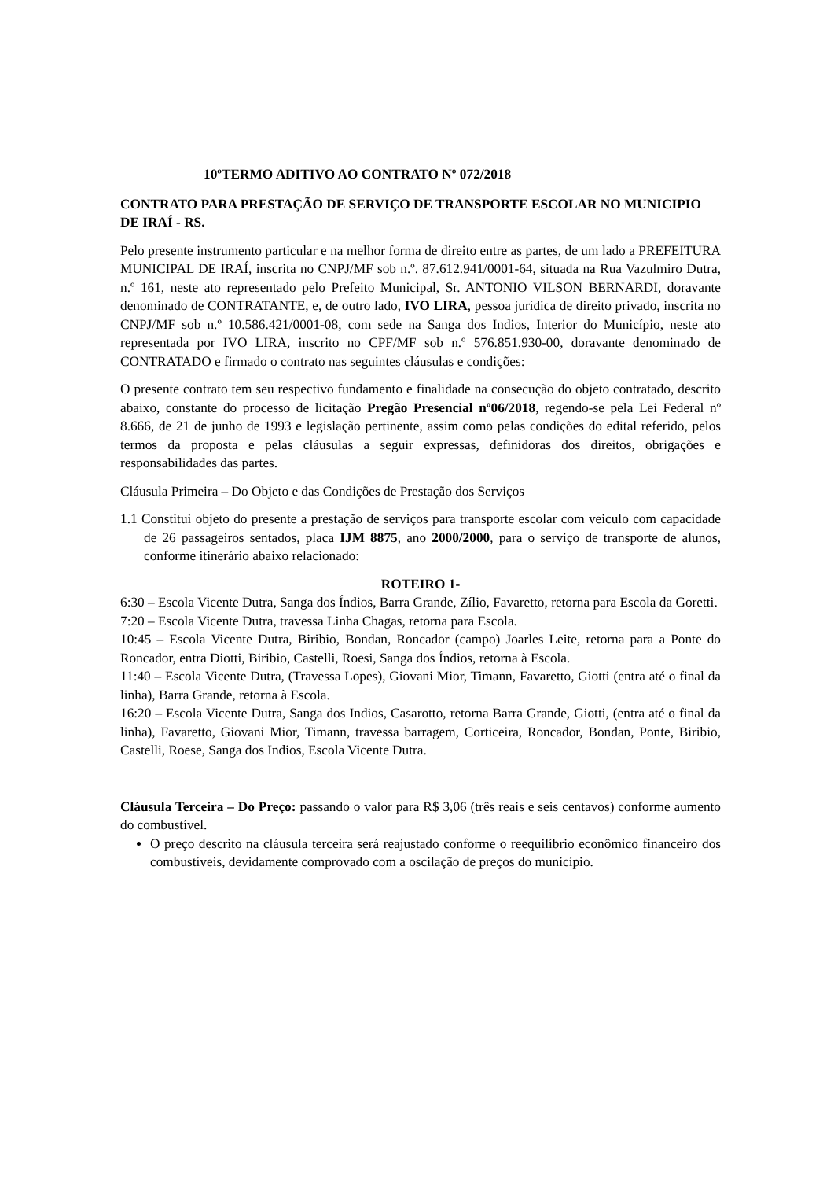10ºTERMO ADITIVO AO CONTRATO Nº 072/2018
CONTRATO PARA PRESTAÇÃO DE SERVIÇO DE TRANSPORTE ESCOLAR NO MUNICIPIO DE IRAÍ - RS.
Pelo presente instrumento particular e na melhor forma de direito entre as partes, de um lado a PREFEITURA MUNICIPAL DE IRAÍ, inscrita no CNPJ/MF sob n.º. 87.612.941/0001-64, situada na Rua Vazulmiro Dutra, n.º 161, neste ato representado pelo Prefeito Municipal, Sr. ANTONIO VILSON BERNARDI, doravante denominado de CONTRATANTE, e, de outro lado, IVO LIRA, pessoa jurídica de direito privado, inscrita no CNPJ/MF sob n.º 10.586.421/0001-08, com sede na Sanga dos Indios, Interior do Município, neste ato representada por IVO LIRA, inscrito no CPF/MF sob n.º 576.851.930-00, doravante denominado de CONTRATADO e firmado o contrato nas seguintes cláusulas e condições:
O presente contrato tem seu respectivo fundamento e finalidade na consecução do objeto contratado, descrito abaixo, constante do processo de licitação Pregão Presencial nº06/2018, regendo-se pela Lei Federal nº 8.666, de 21 de junho de 1993 e legislação pertinente, assim como pelas condições do edital referido, pelos termos da proposta e pelas cláusulas a seguir expressas, definidoras dos direitos, obrigações e responsabilidades das partes.
Cláusula Primeira – Do Objeto e das Condições de Prestação dos Serviços
1.1 Constitui objeto do presente a prestação de serviços para transporte escolar com veiculo com capacidade de 26 passageiros sentados, placa IJM 8875, ano 2000/2000, para o serviço de transporte de alunos, conforme itinerário abaixo relacionado:
ROTEIRO 1-
6:30 – Escola Vicente Dutra, Sanga dos Índios, Barra Grande, Zílio, Favaretto, retorna para Escola da Goretti.
7:20 – Escola Vicente Dutra, travessa Linha Chagas, retorna para Escola.
10:45 – Escola Vicente Dutra, Biribio, Bondan, Roncador (campo) Joarles Leite, retorna para a Ponte do Roncador, entra Diotti, Biribio, Castelli, Roesi, Sanga dos Índios, retorna à Escola.
11:40 – Escola Vicente Dutra, (Travessa Lopes), Giovani Mior, Timann, Favaretto, Giotti (entra até o final da linha), Barra Grande, retorna à Escola.
16:20 – Escola Vicente Dutra, Sanga dos Indios, Casarotto, retorna Barra Grande, Giotti, (entra até o final da linha), Favaretto, Giovani Mior, Timann, travessa barragem, Corticeira, Roncador, Bondan, Ponte, Biribio, Castelli, Roese, Sanga dos Indios, Escola Vicente Dutra.
Cláusula Terceira – Do Preço: passando o valor para R$ 3,06 (três reais e seis centavos) conforme aumento do combustível.
O preço descrito na cláusula terceira será reajustado conforme o reequilíbrio econômico financeiro dos combustíveis, devidamente comprovado com a oscilação de preços do município.